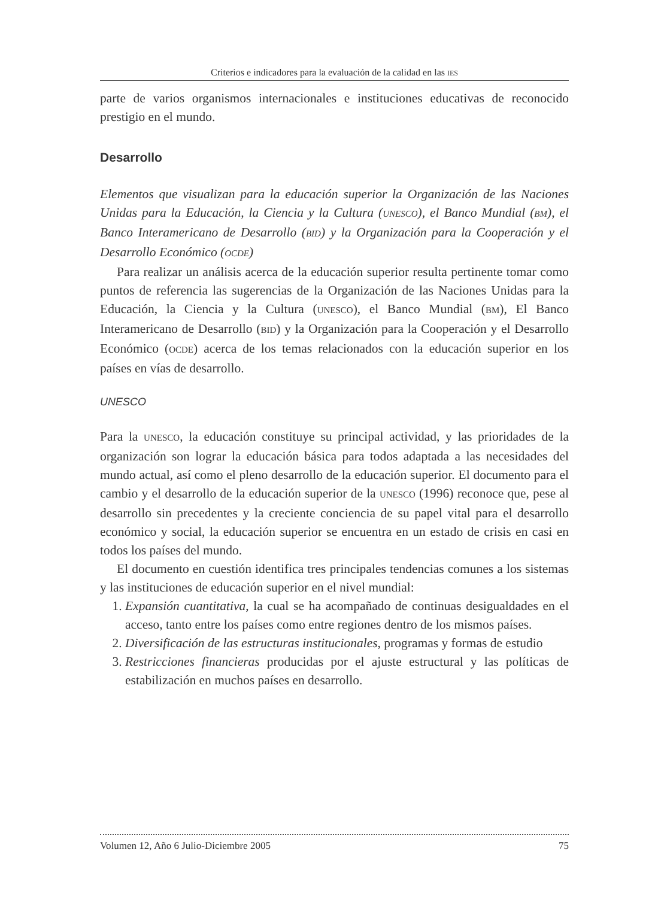Criterios e indicadores para la evaluación de la calidad en las IES
parte de varios organismos internacionales e instituciones educativas de reconocido prestigio en el mundo.
Desarrollo
Elementos que visualizan para la educación superior la Organización de las Naciones Unidas para la Educación, la Ciencia y la Cultura (UNESCO), el Banco Mundial (BM), el Banco Interamericano de Desarrollo (BID) y la Organización para la Cooperación y el Desarrollo Económico (OCDE)
Para realizar un análisis acerca de la educación superior resulta pertinente tomar como puntos de referencia las sugerencias de la Organización de las Naciones Unidas para la Educación, la Ciencia y la Cultura (UNESCO), el Banco Mundial (BM), El Banco Interamericano de Desarrollo (BID) y la Organización para la Cooperación y el Desarrollo Económico (OCDE) acerca de los temas relacionados con la educación superior en los países en vías de desarrollo.
UNESCO
Para la UNESCO, la educación constituye su principal actividad, y las prioridades de la organización son lograr la educación básica para todos adaptada a las necesidades del mundo actual, así como el pleno desarrollo de la educación superior. El documento para el cambio y el desarrollo de la educación superior de la UNESCO (1996) reconoce que, pese al desarrollo sin precedentes y la creciente conciencia de su papel vital para el desarrollo económico y social, la educación superior se encuentra en un estado de crisis en casi en todos los países del mundo.
El documento en cuestión identifica tres principales tendencias comunes a los sistemas y las instituciones de educación superior en el nivel mundial:
1. Expansión cuantitativa, la cual se ha acompañado de continuas desigualdades en el acceso, tanto entre los países como entre regiones dentro de los mismos países.
2. Diversificación de las estructuras institucionales, programas y formas de estudio
3. Restricciones financieras producidas por el ajuste estructural y las políticas de estabilización en muchos países en desarrollo.
Volumen 12, Año 6 Julio-Diciembre 2005 75